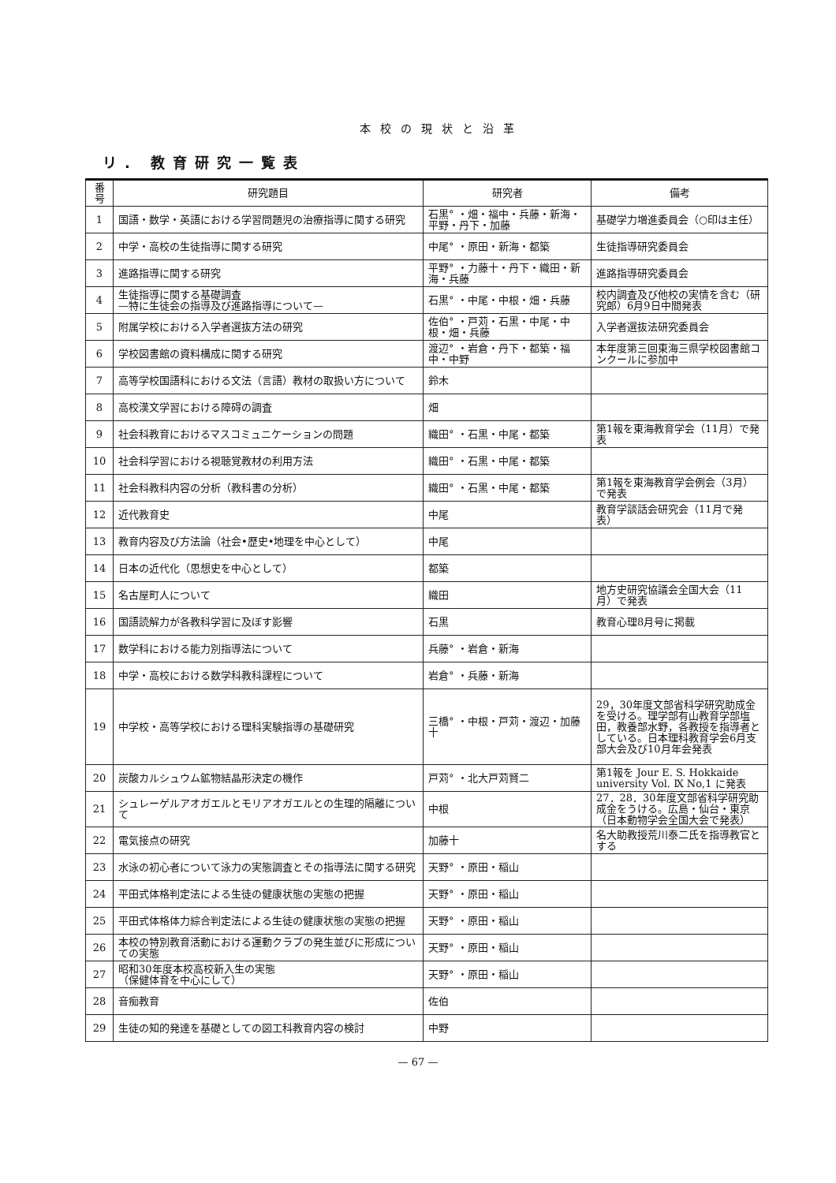本校の現状と沿革
リ. 教育研究一覧表
| 番号 | 研究題目 | 研究者 | 備考 |
| --- | --- | --- | --- |
| 1 | 国語・数学・英語における学習問題児の治療指導に関する研究 | 石黒° ・畑・福中・兵藤・新海・平野・丹下・加藤 | 基礎学力増進委員会（○印は主任） |
| 2 | 中学・高校の生徒指導に関する研究 | 中尾° ・原田・新海・都築 | 生徒指導研究委員会 |
| 3 | 進路指導に関する研究 | 平野° ・力藤十・丹下・織田・新海・兵藤 | 進路指導研究委員会 |
| 4 | 生徒指導に関する基礎調査 —特に生徒会の指導及び進路指導について— | 石黒° ・中尾・中根・畑・兵藤 | 校内調査及び他校の実情を含む（研究郎）6月9日中間発表 |
| 5 | 附属学校における入学者選抜方法の研究 | 佐伯° ・戸苅・石黒・中尾・中根・畑・兵藤 | 入学者選抜法研究委員会 |
| 6 | 学校図書館の資料構成に関する研究 | 渡辺° ・岩倉・丹下・都築・福中・中野 | 本年度第三回東海三県学校図書館コンクールに参加中 |
| 7 | 高等学校国語科における文法（言語）教材の取扱い方について | 鈴木 | |
| 8 | 高校漢文学習における障碍の調査 | 畑 | |
| 9 | 社会科教育におけるマスコミュニケーションの問題 | 織田° ・石黒・中尾・都築 | 第1報を東海教育学会（11月）で発表 |
| 10 | 社会科学習における視聴覚教材の利用方法 | 織田° ・石黒・中尾・都築 | |
| 11 | 社会科教科内容の分析（教科書の分析） | 織田° ・石黒・中尾・都築 | 第1報を東海教育学会例会（3月）で発表 |
| 12 | 近代教育史 | 中尾 | 教育学談話会研究会（11月で発表） |
| 13 | 教育内容及び方法論（社会•歴史•地理を中心として） | 中尾 | |
| 14 | 日本の近代化（思想史を中心として） | 都築 | |
| 15 | 名古屋町人について | 織田 | 地方史研究協議会全国大会（11月）で発表 |
| 16 | 国語読解力が各教科学習に及ぼす影響 | 石黒 | 教育心理8月号に掲載 |
| 17 | 数学科における能力別指導法について | 兵藤° ・岩倉・新海 | |
| 18 | 中学・高校における数学科教科課程について | 岩倉° ・兵藤・新海 | |
| 19 | 中学校・高等学校における理科実験指導の基礎研究 | 三橋° ・中根・戸苅・渡辺・加藤十 | 29，30年度文部省科学研究助成金を受ける。理学部有山教育学部塩田，教養部水野，各教授を指導者としている。日本理科教育学会6月支部大会及び10月年会発表 |
| 20 | 炭酸カルシュウム鉱物結晶形決定の機作 | 戸苅° ・北大戸苅賢二 | 第1報を Jour E. S. Hokkaide university Vol. Ⅸ No,1 に発表 |
| 21 | シュレーゲルアオガエルとモリアオガエルとの生理的隔離について | 中根 | 27．28．30年度文部省科学研究助成金をうける。広島・仙台・東京（日本動物学会全国大会で発表） |
| 22 | 電気接点の研究 | 加藤十 | 名大助教授荒川泰二氏を指導教官とする |
| 23 | 水泳の初心者について泳力の実態調査とその指導法に関する研究 | 天野° ・原田・稲山 | |
| 24 | 平田式体格判定法による生徒の健康状態の実態の把握 | 天野° ・原田・稲山 | |
| 25 | 平田式体格体力綜合判定法による生徒の健康状態の実態の把握 | 天野° ・原田・稲山 | |
| 26 | 本校の特別教育活動における運動クラブの発生並びに形成についての実態 | 天野° ・原田・稲山 | |
| 27 | 昭和30年度本校高校新入生の実態 （保健体育を中心にして） | 天野° ・原田・稲山 | |
| 28 | 音痴教育 | 佐伯 | |
| 29 | 生徒の知的発達を基礎としての図工科教育内容の検討 | 中野 | |
— 67 —